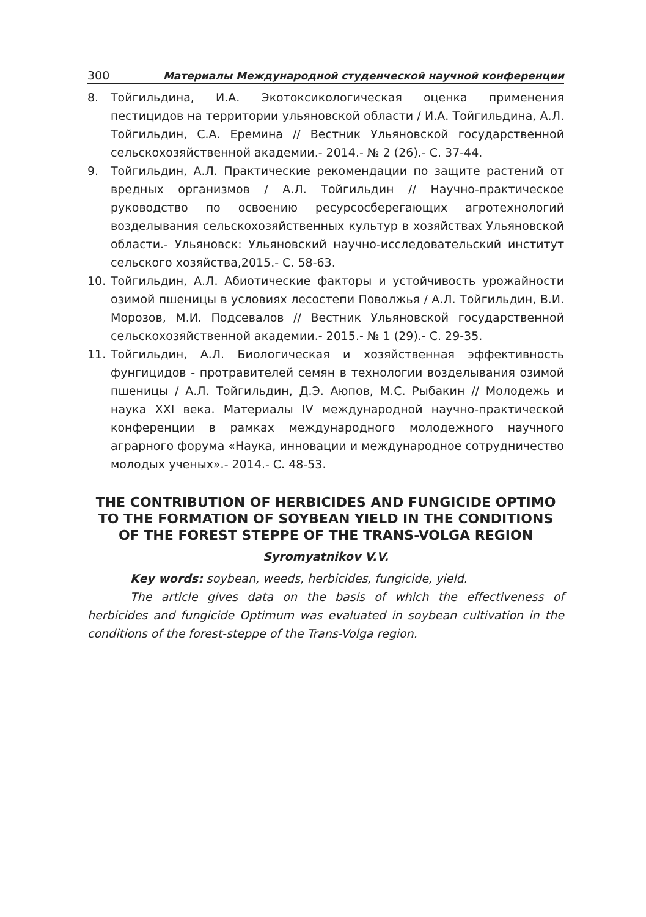300 Материалы Международной студенческой научной конференции
8. Тойгильдина, И.А. Экотоксикологическая оценка применения пестицидов на территории ульяновской области / И.А. Тойгильдина, А.Л. Тойгильдин, С.А. Еремина // Вестник Ульяновской государственной сельскохозяйственной академии.- 2014.- № 2 (26).- С. 37-44.
9. Тойгильдин, А.Л. Практические рекомендации по защите растений от вредных организмов / А.Л. Тойгильдин // Научно-практическое руководство по освоению ресурсосберегающих агротехнологий возделывания сельскохозяйственных культур в хозяйствах Ульяновской области.- Ульяновск: Ульяновский научно-исследовательский институт сельского хозяйства,2015.- С. 58-63.
10. Тойгильдин, А.Л. Абиотические факторы и устойчивость урожайности озимой пшеницы в условиях лесостепи Поволжья / А.Л. Тойгильдин, В.И. Морозов, М.И. Подсевалов // Вестник Ульяновской государственной сельскохозяйственной академии.- 2015.- № 1 (29).- С. 29-35.
11. Тойгильдин, А.Л. Биологическая и хозяйственная эффективность фунгицидов - протравителей семян в технологии возделывания озимой пшеницы / А.Л. Тойгильдин, Д.Э. Аюпов, М.С. Рыбакин // Молодежь и наука XXI века. Материалы IV международной научно-практической конференции в рамках международного молодежного научного аграрного форума «Наука, инновации и международное сотрудничество молодых ученых».- 2014.- С. 48-53.
THE CONTRIBUTION OF HERBICIDES AND FUNGICIDE OPTIMO TO THE FORMATION OF SOYBEAN YIELD IN THE CONDITIONS OF THE FOREST STEPPE OF THE TRANS-VOLGA REGION
Syromyatnikov V.V.
Key words: soybean, weeds, herbicides, fungicide, yield.
The article gives data on the basis of which the effectiveness of herbicides and fungicide Optimum was evaluated in soybean cultivation in the conditions of the forest-steppe of the Trans-Volga region.